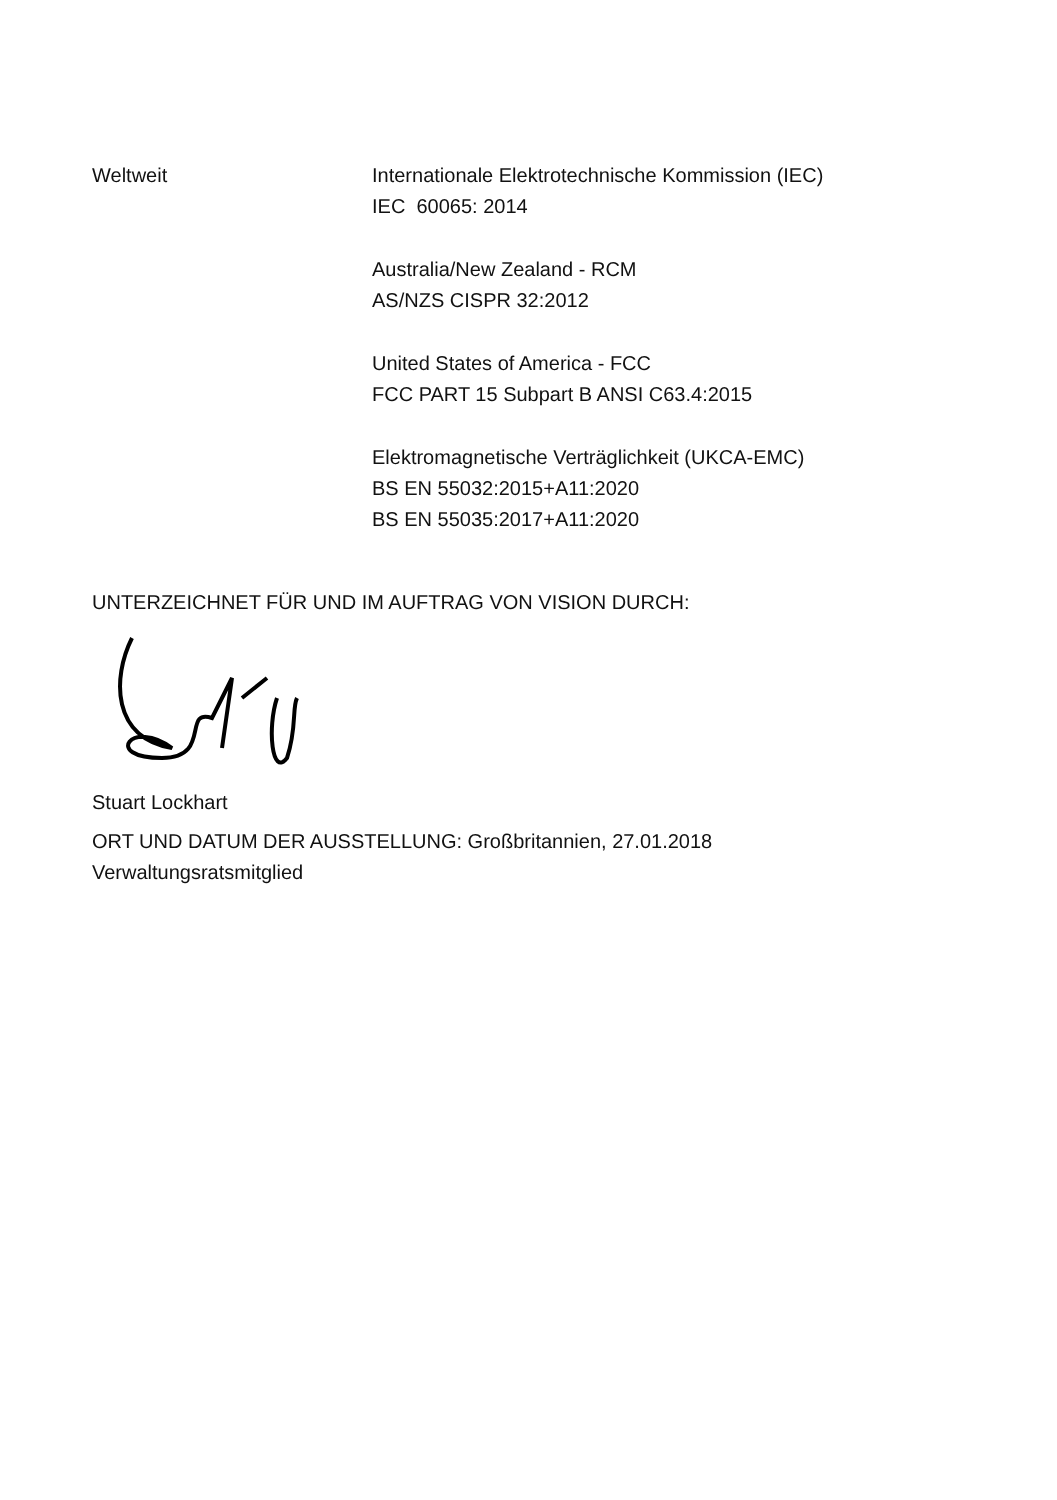Weltweit Internationale Elektrotechnische Kommission (IEC)
IEC 60065: 2014
Australia/New Zealand - RCM
AS/NZS CISPR 32:2012
United States of America - FCC
FCC PART 15 Subpart B ANSI C63.4:2015
Elektromagnetische Verträglichkeit (UKCA-EMC)
BS EN 55032:2015+A11:2020
BS EN 55035:2017+A11:2020
UNTERZEICHNET FÜR UND IM AUFTRAG VON VISION DURCH:
Stuart Lockhart
ORT UND DATUM DER AUSSTELLUNG: Großbritannien, 27.01.2018
Verwaltungsratsmitglied